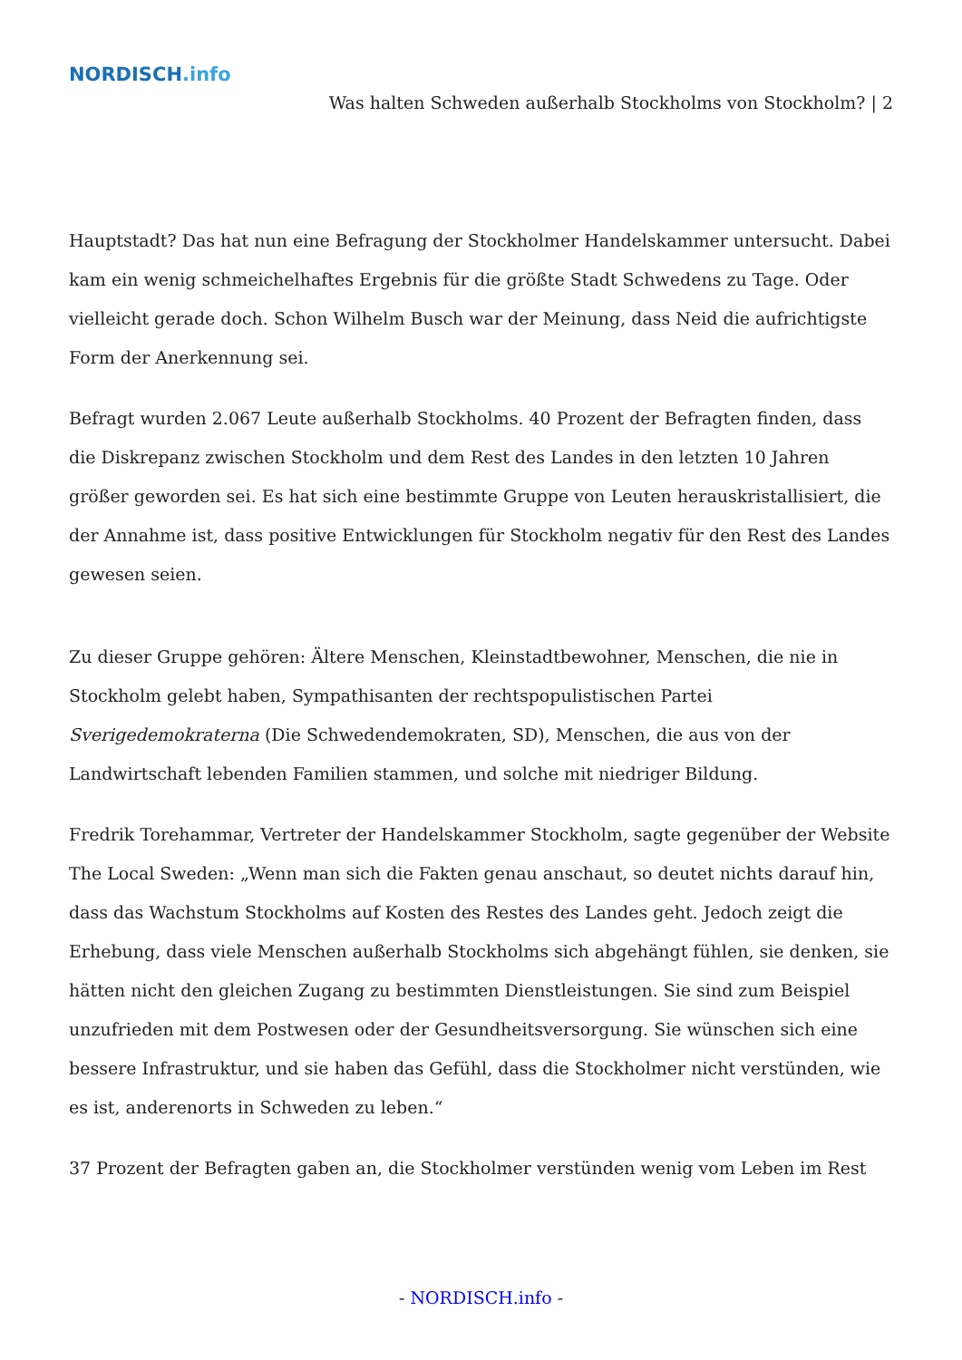NORDISCH.info
Was halten Schweden außerhalb Stockholms von Stockholm? | 2
Hauptstadt? Das hat nun eine Befragung der Stockholmer Handelskammer untersucht. Dabei kam ein wenig schmeichelhaftes Ergebnis für die größte Stadt Schwedens zu Tage. Oder vielleicht gerade doch. Schon Wilhelm Busch war der Meinung, dass Neid die aufrichtigste Form der Anerkennung sei.
Befragt wurden 2.067 Leute außerhalb Stockholms. 40 Prozent der Befragten finden, dass die Diskrepanz zwischen Stockholm und dem Rest des Landes in den letzten 10 Jahren größer geworden sei. Es hat sich eine bestimmte Gruppe von Leuten herauskristallisiert, die der Annahme ist, dass positive Entwicklungen für Stockholm negativ für den Rest des Landes gewesen seien.
Zu dieser Gruppe gehören: Ältere Menschen, Kleinstadtbewohner, Menschen, die nie in Stockholm gelebt haben, Sympathisanten der rechtspopulistischen Partei Sverigedemokraterna (Die Schwedendemokraten, SD), Menschen, die aus von der Landwirtschaft lebenden Familien stammen, und solche mit niedriger Bildung.
Fredrik Torehammar, Vertreter der Handelskammer Stockholm, sagte gegenüber der Website The Local Sweden: „Wenn man sich die Fakten genau anschaut, so deutet nichts darauf hin, dass das Wachstum Stockholms auf Kosten des Restes des Landes geht. Jedoch zeigt die Erhebung, dass viele Menschen außerhalb Stockholms sich abgehängt fühlen, sie denken, sie hätten nicht den gleichen Zugang zu bestimmten Dienstleistungen. Sie sind zum Beispiel unzufrieden mit dem Postwesen oder der Gesundheitsversorgung. Sie wünschen sich eine bessere Infrastruktur, und sie haben das Gefühl, dass die Stockholmer nicht verstünden, wie es ist, anderenorts in Schweden zu leben.“
37 Prozent der Befragten gaben an, die Stockholmer verstünden wenig vom Leben im Rest
- NORDISCH.info -